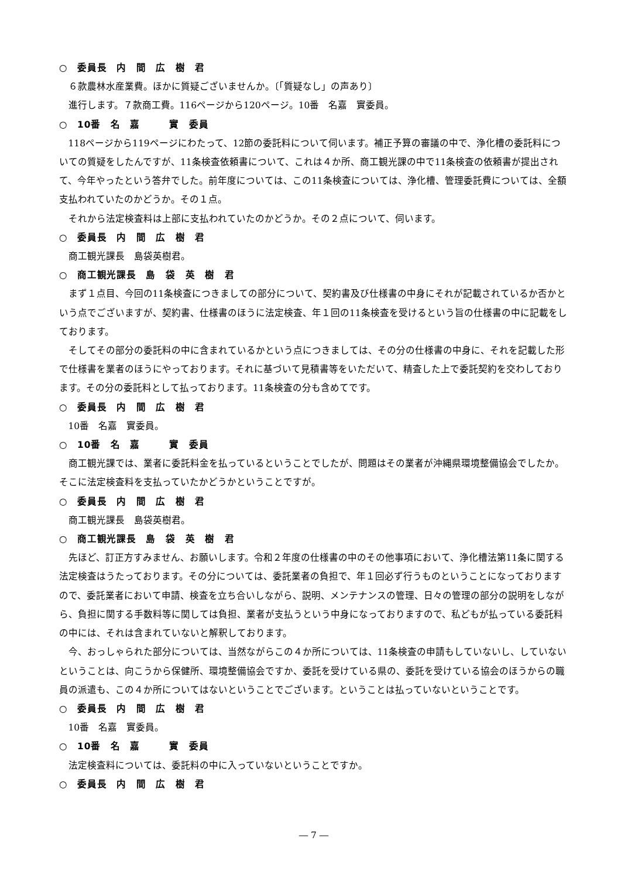○　委員長　内　間　広　樹　君
６款農林水産業費。ほかに質疑ございませんか。〔「質疑なし」の声あり〕
進行します。７款商工費。116ページから120ページ。10番　名嘉　實委員。
○　10番　名　嘉　　　實　委員
118ページから119ページにわたって、12節の委託料について伺います。補正予算の審議の中で、浄化槽の委託料についての質疑をしたんですが、11条検査依頼書について、これは４か所、商工観光課の中で11条検査の依頼書が提出されて、今年やったという答弁でした。前年度については、この11条検査については、浄化槽、管理委託費については、全額支払われていたのかどうか。その１点。
それから法定検査料は上部に支払われていたのかどうか。その２点について、伺います。
○　委員長　内　間　広　樹　君
商工観光課長　島袋英樹君。
○　商工観光課長　島　袋　英　樹　君
まず１点目、今回の11条検査につきましての部分について、契約書及び仕様書の中身にそれが記載されているか否かという点でございますが、契約書、仕様書のほうに法定検査、年１回の11条検査を受けるという旨の仕様書の中に記載をしております。
そしてその部分の委託料の中に含まれているかという点につきましては、その分の仕様書の中身に、それを記載した形で仕様書を業者のほうにやっております。それに基づいて見積書等をいただいて、精査した上で委託契約を交わしております。その分の委託料として払っております。11条検査の分も含めてです。
○　委員長　内　間　広　樹　君
10番　名嘉　實委員。
○　10番　名　嘉　　　實　委員
商工観光課では、業者に委託料金を払っているということでしたが、問題はその業者が沖縄県環境整備協会でしたか。そこに法定検査料を支払っていたかどうかということですが。
○　委員長　内　間　広　樹　君
商工観光課長　島袋英樹君。
○　商工観光課長　島　袋　英　樹　君
先ほど、訂正方すみません、お願いします。令和２年度の仕様書の中のその他事項において、浄化槽法第11条に関する法定検査はうたっております。その分については、委託業者の負担で、年１回必ず行うものということになっておりますので、委託業者において申請、検査を立ち合いしながら、説明、メンテナンスの管理、日々の管理の部分の説明をしながら、負担に関する手数料等に関しては負担、業者が支払うという中身になっておりますので、私どもが払っている委託料の中には、それは含まれていないと解釈しております。
今、おっしゃられた部分については、当然ながらこの４か所については、11条検査の申請もしていないし、していないということは、向こうから保健所、環境整備協会ですか、委託を受けている県の、委託を受けている協会のほうからの職員の派遣も、この４か所についてはないということでございます。ということは払っていないということです。
○　委員長　内　間　広　樹　君
10番　名嘉　實委員。
○　10番　名　嘉　　　實　委員
法定検査料については、委託料の中に入っていないということですか。
○　委員長　内　間　広　樹　君
― 7 ―